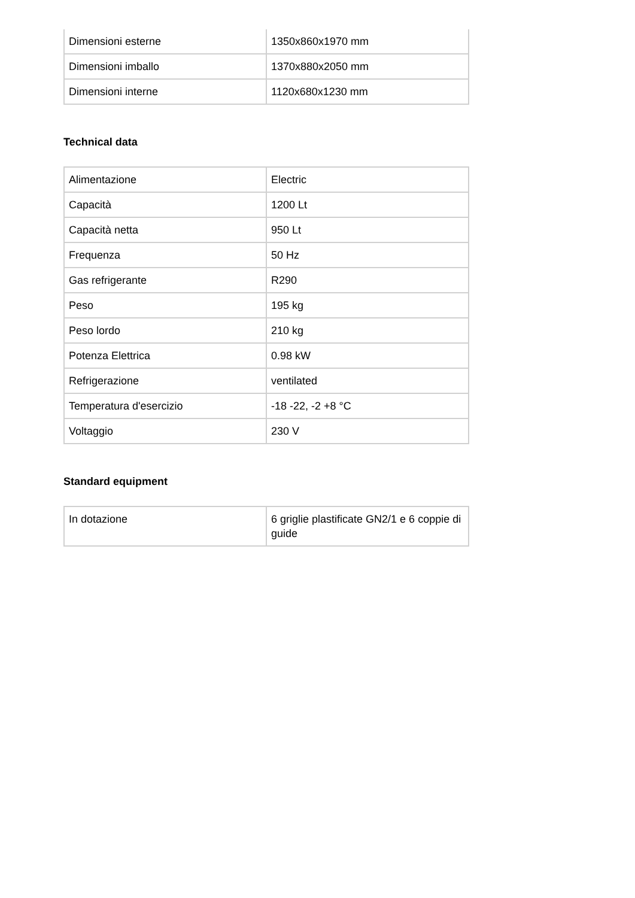| Dimensioni esterne | 1350x860x1970 mm |
| Dimensioni imballo | 1370x880x2050 mm |
| Dimensioni interne | 1120x680x1230 mm |
Technical data
| Alimentazione | Electric |
| Capacità | 1200 Lt |
| Capacità netta | 950 Lt |
| Frequenza | 50 Hz |
| Gas refrigerante | R290 |
| Peso | 195 kg |
| Peso lordo | 210 kg |
| Potenza Elettrica | 0.98 kW |
| Refrigerazione | ventilated |
| Temperatura d'esercizio | -18 -22, -2 +8 °C |
| Voltaggio | 230 V |
Standard equipment
| In dotazione | 6 griglie plastificate GN2/1 e 6 coppie di guide |